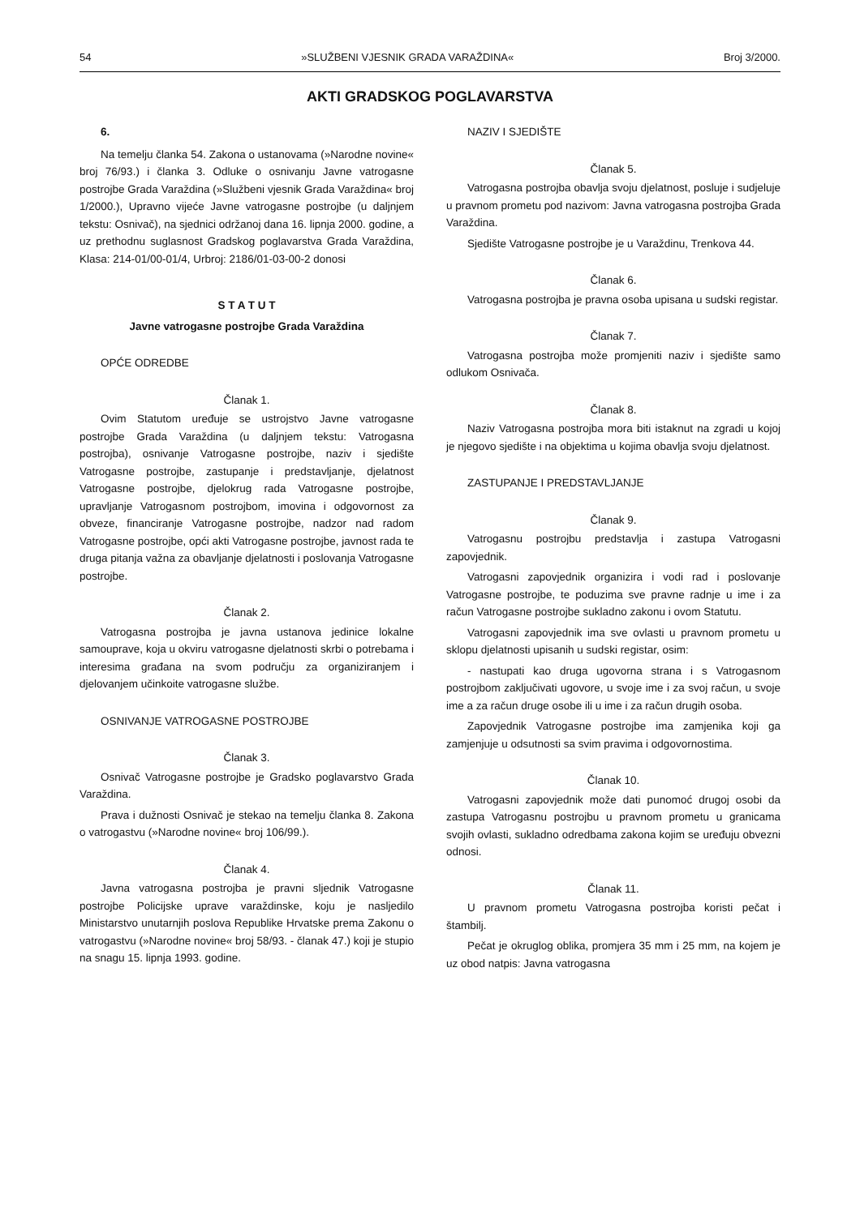54 »SLUŽBENI VJESNIK GRADA VARAŽDINA« Broj 3/2000.
AKTI GRADSKOG POGLAVARSTVA
6.
Na temelju članka 54. Zakona o ustanovama (»Narodne novine« broj 76/93.) i članka 3. Odluke o osnivanju Javne vatrogasne postrojbe Grada Varaždina (»Službeni vjesnik Grada Varaždina« broj 1/2000.), Upravno vijeće Javne vatrogasne postrojbe (u daljnjem tekstu: Osnivač), na sjednici održanoj dana 16. lipnja 2000. godine, a uz prethodnu suglasnost Gradskog poglavarstva Grada Varaždina, Klasa: 214-01/00-01/4, Urbroj: 2186/01-03-00-2 donosi
S T A T U T
Javne vatrogasne postrojbe Grada Varaždina
OPĆE ODREDBE
Članak 1.
Ovim Statutom uređuje se ustrojstvo Javne vatrogasne postrojbe Grada Varaždina (u daljnjem tekstu: Vatrogasna postrojba), osnivanje Vatrogasne postrojbe, naziv i sjedište Vatrogasne postrojbe, zastupanje i predstavljanje, djelatnost Vatrogasne postrojbe, djelokrug rada Vatrogasne postrojbe, upravljanje Vatrogasnom postrojbom, imovina i odgovornost za obveze, financiranje Vatrogasne postrojbe, nadzor nad radom Vatrogasne postrojbe, opći akti Vatrogasne postrojbe, javnost rada te druga pitanja važna za obavljanje djelatnosti i poslovanja Vatrogasne postrojbe.
Članak 2.
Vatrogasna postrojba je javna ustanova jedinice lokalne samouprave, koja u okviru vatrogasne djelatnosti skrbi o potrebama i interesima građana na svom području za organiziranjem i djelovanjem učinkoite vatrogasne službe.
OSNIVANJE VATROGASNE POSTROJBE
Članak 3.
Osnivač Vatrogasne postrojbe je Gradsko poglavarstvo Grada Varaždina.
Prava i dužnosti Osnivač je stekao na temelju članka 8. Zakona o vatrogastvu (»Narodne novine« broj 106/99.).
Članak 4.
Javna vatrogasna postrojba je pravni sljednik Vatrogasne postrojbe Policijske uprave varaždinske, koju je nasljedilo Ministarstvo unutarnjih poslova Republike Hrvatske prema Zakonu o vatrogastvu (»Narodne novine« broj 58/93. - članak 47.) koji je stupio na snagu 15. lipnja 1993. godine.
NAZIV I SJEDIŠTE
Članak 5.
Vatrogasna postrojba obavlja svoju djelatnost, posluje i sudjeluje u pravnom prometu pod nazivom: Javna vatrogasna postrojba Grada Varaždina.
Sjedište Vatrogasne postrojbe je u Varaždinu, Trenkova 44.
Članak 6.
Vatrogasna postrojba je pravna osoba upisana u sudski registar.
Članak 7.
Vatrogasna postrojba može promjeniti naziv i sjedište samo odlukom Osnivača.
Članak 8.
Naziv Vatrogasna postrojba mora biti istaknut na zgradi u kojoj je njegovo sjedište i na objektima u kojima obavlja svoju djelatnost.
ZASTUPANJE I PREDSTAVLJANJE
Članak 9.
Vatrogasnu postrojbu predstavlja i zastupa Vatrogasni zapovjednik.
Vatrogasni zapovjednik organizira i vodi rad i poslovanje Vatrogasne postrojbe, te poduzima sve pravne radnje u ime i za račun Vatrogasne postrojbe sukladno zakonu i ovom Statutu.
Vatrogasni zapovjednik ima sve ovlasti u pravnom prometu u sklopu djelatnosti upisanih u sudski registar, osim:
- nastupati kao druga ugovorna strana i s Vatrogasnom postrojbom zaključivati ugovore, u svoje ime i za svoj račun, u svoje ime a za račun druge osobe ili u ime i za račun drugih osoba.
Zapovjednik Vatrogasne postrojbe ima zamjenika koji ga zamjenjuje u odsutnosti sa svim pravima i odgovornostima.
Članak 10.
Vatrogasni zapovjednik može dati punomoć drugoj osobi da zastupa Vatrogasnu postrojbu u pravnom prometu u granicama svojih ovlasti, sukladno odredbama zakona kojim se uređuju obvezni odnosi.
Članak 11.
U pravnom prometu Vatrogasna postrojba koristi pečat i štambilj.
Pečat je okruglog oblika, promjera 35 mm i 25 mm, na kojem je uz obod natpis: Javna vatrogasna